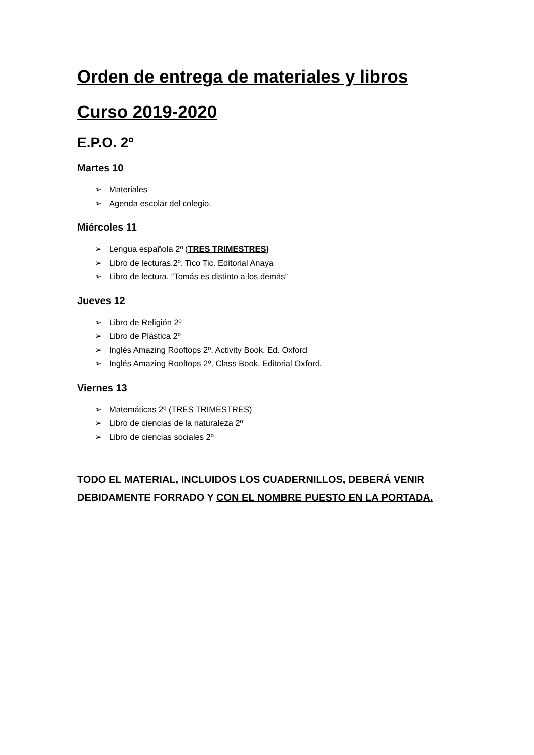Orden de entrega de materiales y libros
Curso 2019-2020
E.P.O. 2º
Martes 10
➢ Materiales
➢ Agenda escolar del colegio.
Miércoles 11
➢ Lengua española 2º (TRES TRIMESTRES)
➢ Libro de lecturas.2º. Tico Tic. Editorial Anaya
➢ Libro de lectura. “Tomás es distinto a los demás”
Jueves 12
➢ Libro de Religión 2º
➢ Libro de Plástica 2º
➢ Inglés Amazing Rooftops 2º, Activity Book. Ed. Oxford
➢ Inglés Amazing Rooftops 2º, Class Book. Editorial Oxford.
Viernes 13
➢ Matemáticas 2º (TRES TRIMESTRES)
➢ Libro de ciencias de la naturaleza 2º
➢ Libro de ciencias sociales 2º
TODO EL MATERIAL, INCLUIDOS LOS CUADERNILLOS, DEBERÁ VENIR DEBIDAMENTE FORRADO Y CON EL NOMBRE PUESTO EN LA PORTADA.